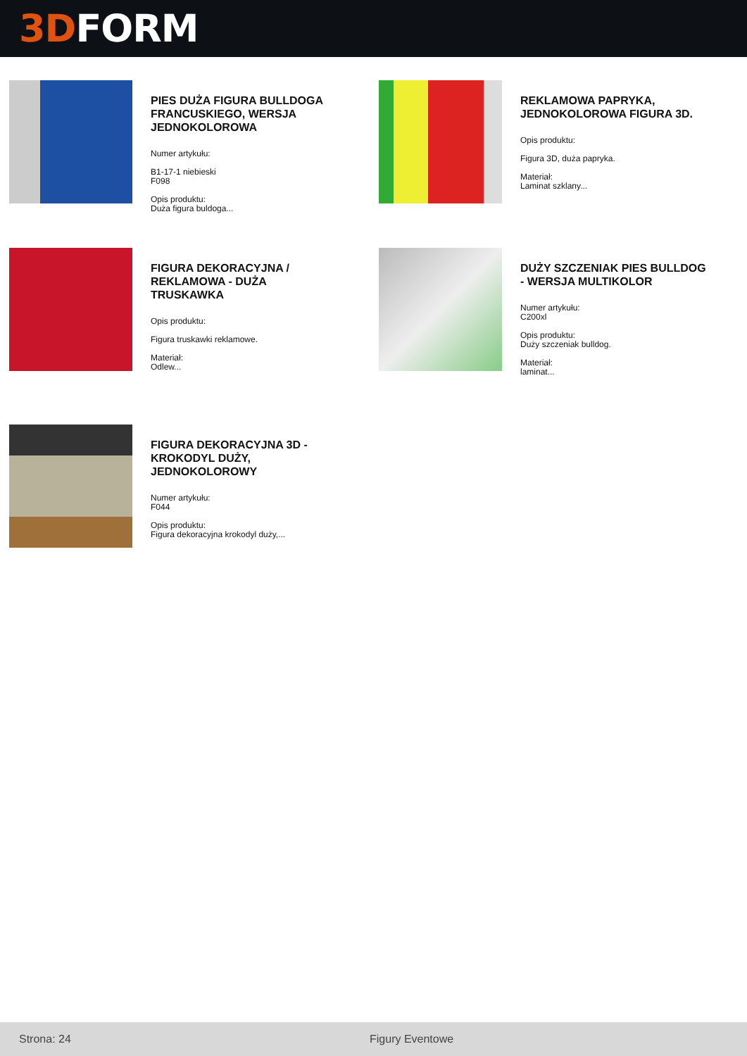3D FORM
PIES DUŻA FIGURA BULLDOGA FRANCUSKIEGO, WERSJA JEDNOKOLOROWA
Numer artykułu:
B1-17-1 niebieski
F098
Opis produktu:
Duża figura buldoga...
REKLAMOWA PAPRYKA, JEDNOKOLOROWA FIGURA 3D.
Opis produktu:
Figura 3D, duża papryka.
Materiał:
Laminat szklany...
FIGURA DEKORACYJNA / REKLAMOWA - DUŻA TRUSKAWKA
Opis produktu:
Figura truskawki reklamowe.
Materiał:
Odlew...
DUŻY SZCZENIAK PIES BULLDOG - WERSJA MULTIKOLOR
Numer artykułu:
C200xl
Opis produktu:
Duży szczeniak bulldog.
Materiał:
laminat...
FIGURA DEKORACYJNA 3D - KROKODYL DUŻY, JEDNOKOLOROWY
Numer artykułu:
F044
Opis produktu:
Figura dekoracyjna krokodyl duży,...
Strona: 24 Figury Eventowe